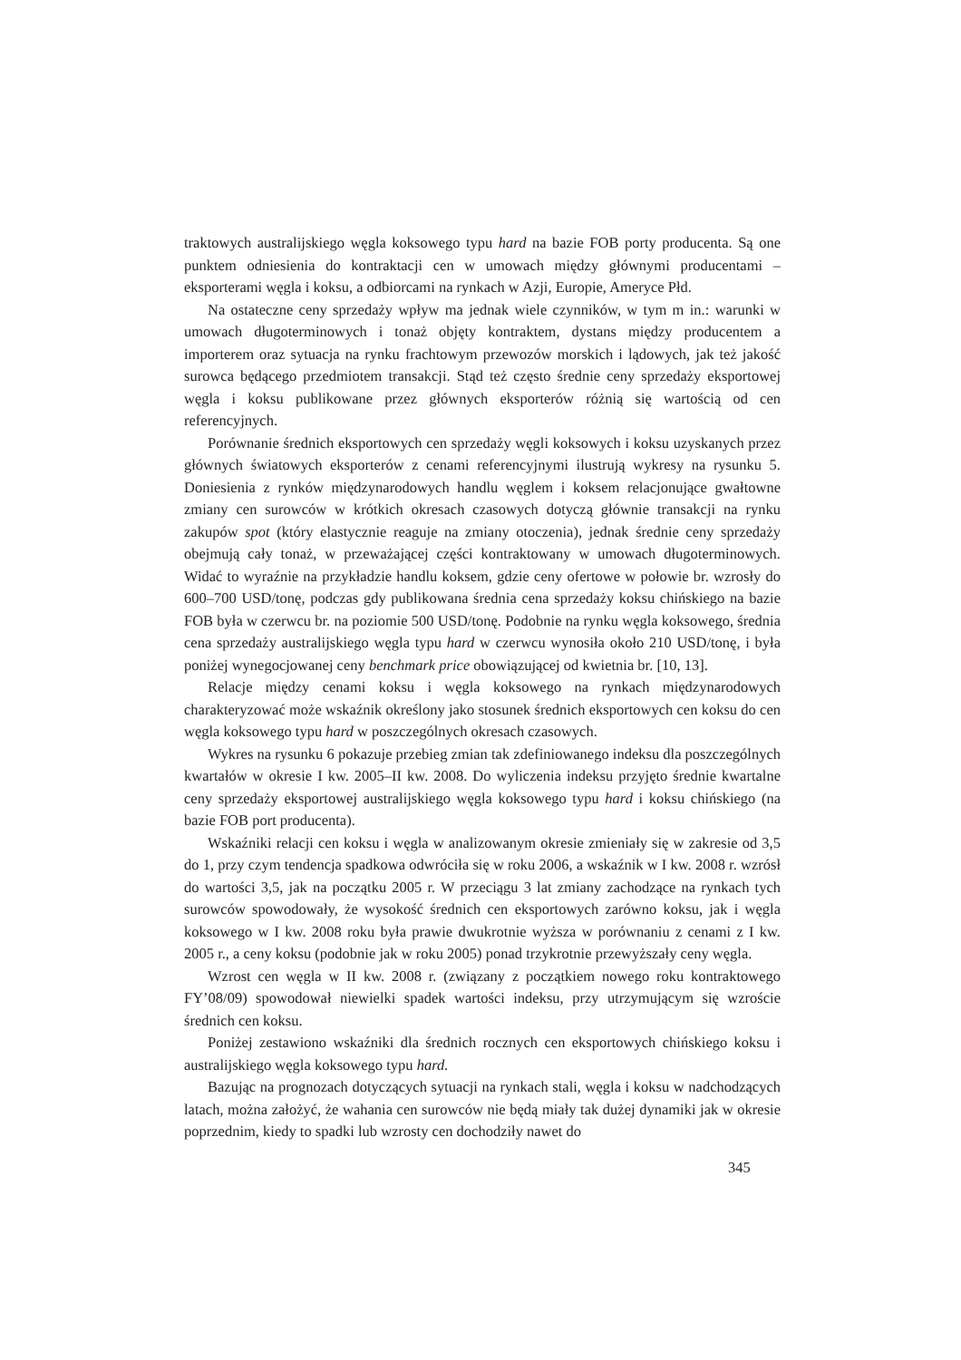traktowych australijskiego węgla koksowego typu hard na bazie FOB porty producenta. Są one punktem odniesienia do kontraktacji cen w umowach między głównymi producentami – eksporterami węgla i koksu, a odbiorcami na rynkach w Azji, Europie, Ameryce Płd.
Na ostateczne ceny sprzedaży wpływ ma jednak wiele czynników, w tym m in.: warunki w umowach długoterminowych i tonaż objęty kontraktem, dystans między producentem a importerem oraz sytuacja na rynku frachtowym przewozów morskich i lądowych, jak też jakość surowca będącego przedmiotem transakcji. Stąd też często średnie ceny sprzedaży eksportowej węgla i koksu publikowane przez głównych eksporterów różnią się wartością od cen referencyjnych.
Porównanie średnich eksportowych cen sprzedaży węgli koksowych i koksu uzyskanych przez głównych światowych eksporterów z cenami referencyjnymi ilustrują wykresy na rysunku 5. Doniesienia z rynków międzynarodowych handlu węglem i koksem relacjonujące gwałtowne zmiany cen surowców w krótkich okresach czasowych dotyczą głównie transakcji na rynku zakupów spot (który elastycznie reaguje na zmiany otoczenia), jednak średnie ceny sprzedaży obejmują cały tonaż, w przeważającej części kontraktowany w umowach długoterminowych. Widać to wyraźnie na przykładzie handlu koksem, gdzie ceny ofertowe w połowie br. wzrosły do 600–700 USD/tonę, podczas gdy publikowana średnia cena sprzedaży koksu chińskiego na bazie FOB była w czerwcu br. na poziomie 500 USD/tonę. Podobnie na rynku węgla koksowego, średnia cena sprzedaży australijskiego węgla typu hard w czerwcu wynosiła około 210 USD/tonę, i była poniżej wynegocjowanej ceny benchmark price obowiązującej od kwietnia br. [10, 13].
Relacje między cenami koksu i węgla koksowego na rynkach międzynarodowych charakteryzować może wskaźnik określony jako stosunek średnich eksportowych cen koksu do cen węgla koksowego typu hard w poszczególnych okresach czasowych.
Wykres na rysunku 6 pokazuje przebieg zmian tak zdefiniowanego indeksu dla poszczególnych kwartałów w okresie I kw. 2005–II kw. 2008. Do wyliczenia indeksu przyjęto średnie kwartalne ceny sprzedaży eksportowej australijskiego węgla koksowego typu hard i koksu chińskiego (na bazie FOB port producenta).
Wskaźniki relacji cen koksu i węgla w analizowanym okresie zmieniały się w zakresie od 3,5 do 1, przy czym tendencja spadkowa odwróciła się w roku 2006, a wskaźnik w I kw. 2008 r. wzrósł do wartości 3,5, jak na początku 2005 r. W przeciągu 3 lat zmiany zachodzące na rynkach tych surowców spowodowały, że wysokość średnich cen eksportowych zarówno koksu, jak i węgla koksowego w I kw. 2008 roku była prawie dwukrotnie wyższa w porównaniu z cenami z I kw. 2005 r., a ceny koksu (podobnie jak w roku 2005) ponad trzykrotnie przewyższały ceny węgla.
Wzrost cen węgla w II kw. 2008 r. (związany z początkiem nowego roku kontraktowego FY’08/09) spowodował niewielki spadek wartości indeksu, przy utrzymującym się wzroście średnich cen koksu.
Poniżej zestawiono wskaźniki dla średnich rocznych cen eksportowych chińskiego koksu i australijskiego węgla koksowego typu hard.
Bazując na prognozach dotyczących sytuacji na rynkach stali, węgla i koksu w nadchodzących latach, można założyć, że wahania cen surowców nie będą miały tak dużej dynamiki jak w okresie poprzednim, kiedy to spadki lub wzrosty cen dochodziły nawet do
345